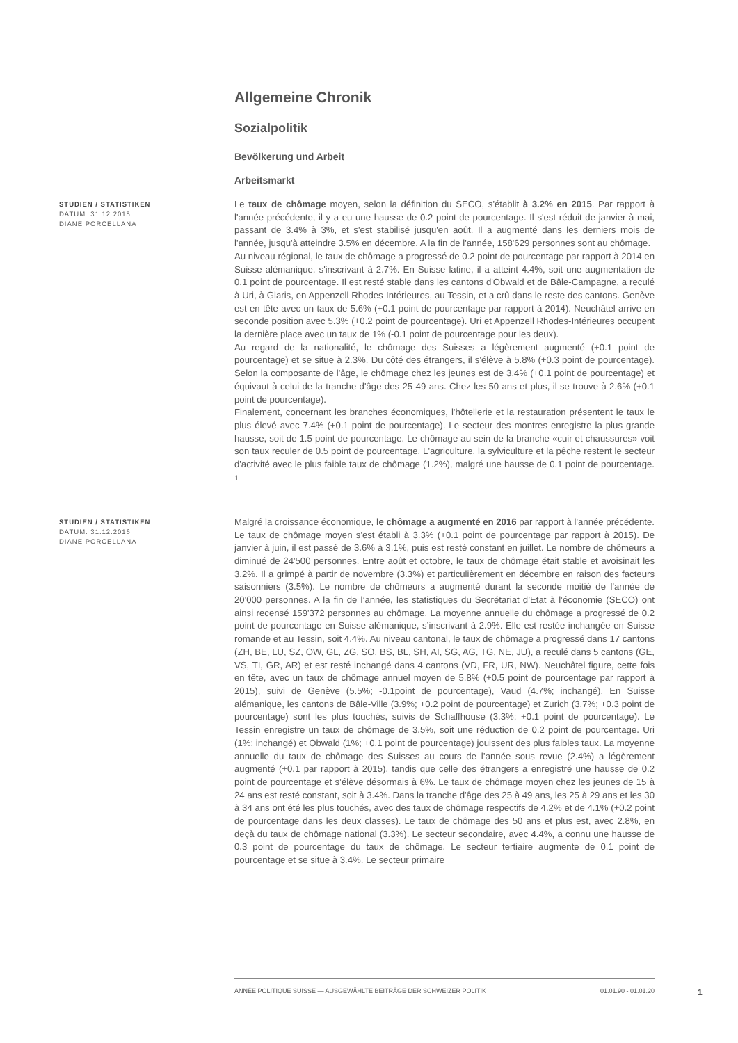Allgemeine Chronik
Sozialpolitik
Bevölkerung und Arbeit
Arbeitsmarkt
STUDIEN / STATISTIKEN
DATUM: 31.12.2015
DIANE PORCELLANA
Le taux de chômage moyen, selon la définition du SECO, s'établit à 3.2% en 2015. Par rapport à l'année précédente, il y a eu une hausse de 0.2 point de pourcentage. Il s'est réduit de janvier à mai, passant de 3.4% à 3%, et s'est stabilisé jusqu'en août. Il a augmenté dans les derniers mois de l'année, jusqu'à atteindre 3.5% en décembre. A la fin de l'année, 158'629 personnes sont au chômage.
Au niveau régional, le taux de chômage a progressé de 0.2 point de pourcentage par rapport à 2014 en Suisse alémanique, s'inscrivant à 2.7%. En Suisse latine, il a atteint 4.4%, soit une augmentation de 0.1 point de pourcentage. Il est resté stable dans les cantons d'Obwald et de Bâle-Campagne, a reculé à Uri, à Glaris, en Appenzell Rhodes-Intérieures, au Tessin, et a crû dans le reste des cantons. Genève est en tête avec un taux de 5.6% (+0.1 point de pourcentage par rapport à 2014). Neuchâtel arrive en seconde position avec 5.3% (+0.2 point de pourcentage). Uri et Appenzell Rhodes-Intérieures occupent la dernière place avec un taux de 1% (-0.1 point de pourcentage pour les deux).
Au regard de la nationalité, le chômage des Suisses a légèrement augmenté (+0.1 point de pourcentage) et se situe à 2.3%. Du côté des étrangers, il s'élève à 5.8% (+0.3 point de pourcentage). Selon la composante de l'âge, le chômage chez les jeunes est de 3.4% (+0.1 point de pourcentage) et équivaut à celui de la tranche d'âge des 25-49 ans. Chez les 50 ans et plus, il se trouve à 2.6% (+0.1 point de pourcentage).
Finalement, concernant les branches économiques, l'hôtellerie et la restauration présentent le taux le plus élevé avec 7.4% (+0.1 point de pourcentage). Le secteur des montres enregistre la plus grande hausse, soit de 1.5 point de pourcentage. Le chômage au sein de la branche «cuir et chaussures» voit son taux reculer de 0.5 point de pourcentage. L'agriculture, la sylviculture et la pêche restent le secteur d'activité avec le plus faible taux de chômage (1.2%), malgré une hausse de 0.1 point de pourcentage. <sup>1</sup>
STUDIEN / STATISTIKEN
DATUM: 31.12.2016
DIANE PORCELLANA
Malgré la croissance économique, le chômage a augmenté en 2016 par rapport à l'année précédente. Le taux de chômage moyen s'est établi à 3.3% (+0.1 point de pourcentage par rapport à 2015). De janvier à juin, il est passé de 3.6% à 3.1%, puis est resté constant en juillet. Le nombre de chômeurs a diminué de 24'500 personnes. Entre août et octobre, le taux de chômage était stable et avoisinait les 3.2%. Il a grimpé à partir de novembre (3.3%) et particulièrement en décembre en raison des facteurs saisonniers (3.5%). Le nombre de chômeurs a augmenté durant la seconde moitié de l'année de 20'000 personnes. A la fin de l’année, les statistiques du Secrétariat d’Etat à l’économie (SECO) ont ainsi recensé 159'372 personnes au chômage. La moyenne annuelle du chômage a progressé de 0.2 point de pourcentage en Suisse alémanique, s’inscrivant à 2.9%. Elle est restée inchangée en Suisse romande et au Tessin, soit 4.4%. Au niveau cantonal, le taux de chômage a progressé dans 17 cantons (ZH, BE, LU, SZ, OW, GL, ZG, SO, BS, BL, SH, AI, SG, AG, TG, NE, JU), a reculé dans 5 cantons (GE, VS, TI, GR, AR) et est resté inchangé dans 4 cantons (VD, FR, UR, NW). Neuchâtel figure, cette fois en tête, avec un taux de chômage annuel moyen de 5.8% (+0.5 point de pourcentage par rapport à 2015), suivi de Genève (5.5%; -0.1point de pourcentage), Vaud (4.7%; inchangé). En Suisse alémanique, les cantons de Bâle-Ville (3.9%; +0.2 point de pourcentage) et Zurich (3.7%; +0.3 point de pourcentage) sont les plus touchés, suivis de Schaffhouse (3.3%; +0.1 point de pourcentage). Le Tessin enregistre un taux de chômage de 3.5%, soit une réduction de 0.2 point de pourcentage. Uri (1%; inchangé) et Obwald (1%; +0.1 point de pourcentage) jouissent des plus faibles taux. La moyenne annuelle du taux de chômage des Suisses au cours de l’année sous revue (2.4%) a légèrement augmenté (+0.1 par rapport à 2015), tandis que celle des étrangers a enregistré une hausse de 0.2 point de pourcentage et s’élève désormais à 6%. Le taux de chômage moyen chez les jeunes de 15 à 24 ans est resté constant, soit à 3.4%. Dans la tranche d'âge des 25 à 49 ans, les 25 à 29 ans et les 30 à 34 ans ont été les plus touchés, avec des taux de chômage respectifs de 4.2% et de 4.1% (+0.2 point de pourcentage dans les deux classes). Le taux de chômage des 50 ans et plus est, avec 2.8%, en deçà du taux de chômage national (3.3%). Le secteur secondaire, avec 4.4%, a connu une hausse de 0.3 point de pourcentage du taux de chômage. Le secteur tertiaire augmente de 0.1 point de pourcentage et se situe à 3.4%. Le secteur primaire
ANNÉE POLITIQUE SUISSE — AUSGEWÄHLTE BEITRÄGE DER SCHWEIZER POLITIK 01.01.90 - 01.01.20
1